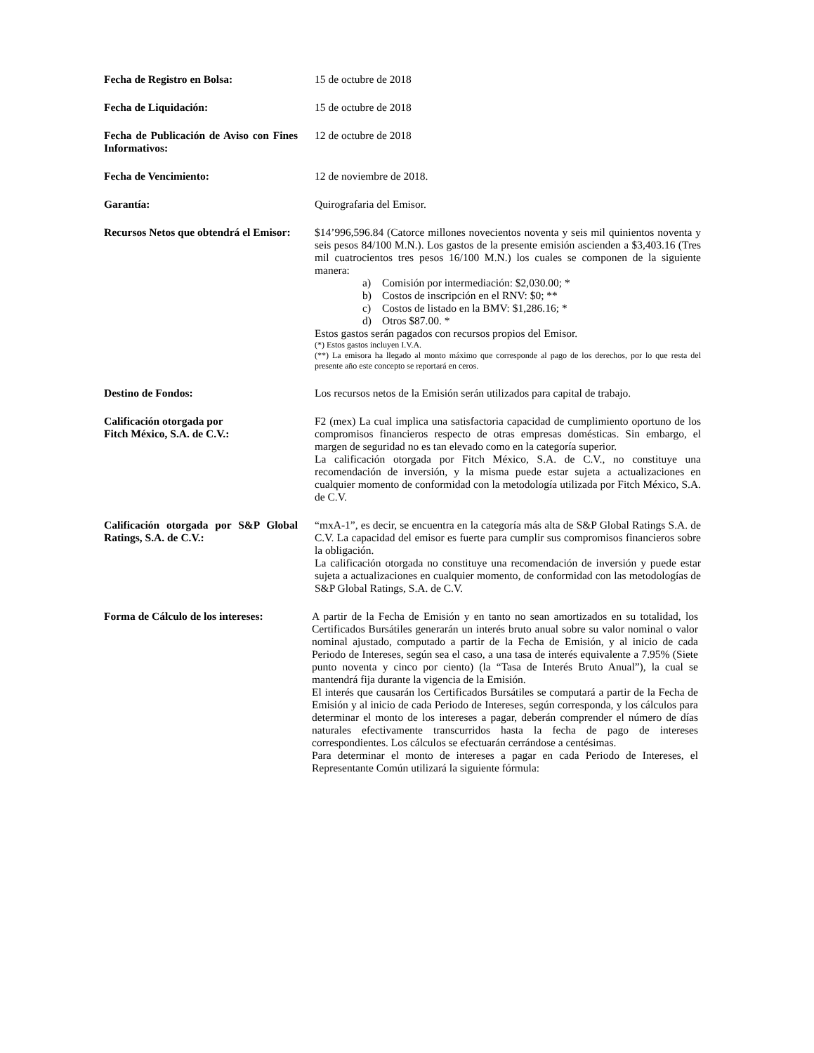Fecha de Registro en Bolsa: 15 de octubre de 2018
Fecha de Liquidación: 15 de octubre de 2018
Fecha de Publicación de Aviso con Fines Informativos:
12 de octubre de 2018
Fecha de Vencimiento: 12 de noviembre de 2018.
Garantía: Quirografaria del Emisor.
Recursos Netos que obtendrá el Emisor:
$14’996,596.84 (Catorce millones novecientos noventa y seis mil quinientos noventa y seis pesos 84/100 M.N.). Los gastos de la presente emisión ascienden a $3,403.16 (Tres mil cuatrocientos tres pesos 16/100 M.N.) los cuales se componen de la siguiente manera:
a) Comisión por intermediación: $2,030.00; *
b) Costos de inscripción en el RNV: $0; **
c) Costos de listado en la BMV: $1,286.16; *
d) Otros $87.00. *
Estos gastos serán pagados con recursos propios del Emisor.
(*) Estos gastos incluyen I.V.A.
(**) La emisora ha llegado al monto máximo que corresponde al pago de los derechos, por lo que resta del presente año este concepto se reportará en ceros.
Destino de Fondos: Los recursos netos de la Emisión serán utilizados para capital de trabajo.
Calificación otorgada por
Fitch México, S.A. de C.V.:
F2 (mex) La cual implica una satisfactoria capacidad de cumplimiento oportuno de los compromisos financieros respecto de otras empresas domésticas. Sin embargo, el margen de seguridad no es tan elevado como en la categoría superior.
La calificación otorgada por Fitch México, S.A. de C.V., no constituye una recomendación de inversión, y la misma puede estar sujeta a actualizaciones en cualquier momento de conformidad con la metodología utilizada por Fitch México, S.A. de C.V.
Calificación otorgada por S&P Global Ratings, S.A. de C.V.:
“mxA-1”, es decir, se encuentra en la categoría más alta de S&P Global Ratings S.A. de C.V. La capacidad del emisor es fuerte para cumplir sus compromisos financieros sobre la obligación.
La calificación otorgada no constituye una recomendación de inversión y puede estar sujeta a actualizaciones en cualquier momento, de conformidad con las metodologías de S&P Global Ratings, S.A. de C.V.
Forma de Cálculo de los intereses:
A partir de la Fecha de Emisión y en tanto no sean amortizados en su totalidad, los Certificados Bursátiles generarán un interés bruto anual sobre su valor nominal o valor nominal ajustado, computado a partir de la Fecha de Emisión, y al inicio de cada Periodo de Intereses, según sea el caso, a una tasa de interés equivalente a 7.95% (Siete punto noventa y cinco por ciento) (la “Tasa de Interés Bruto Anual”), la cual se mantendrá fija durante la vigencia de la Emisión.
El interés que causarán los Certificados Bursátiles se computará a partir de la Fecha de Emisión y al inicio de cada Periodo de Intereses, según corresponda, y los cálculos para determinar el monto de los intereses a pagar, deberán comprender el número de días naturales efectivamente transcurridos hasta la fecha de pago de intereses correspondientes. Los cálculos se efectuarán cerrándose a centésimas.
Para determinar el monto de intereses a pagar en cada Periodo de Intereses, el Representante Común utilizará la siguiente fórmula: